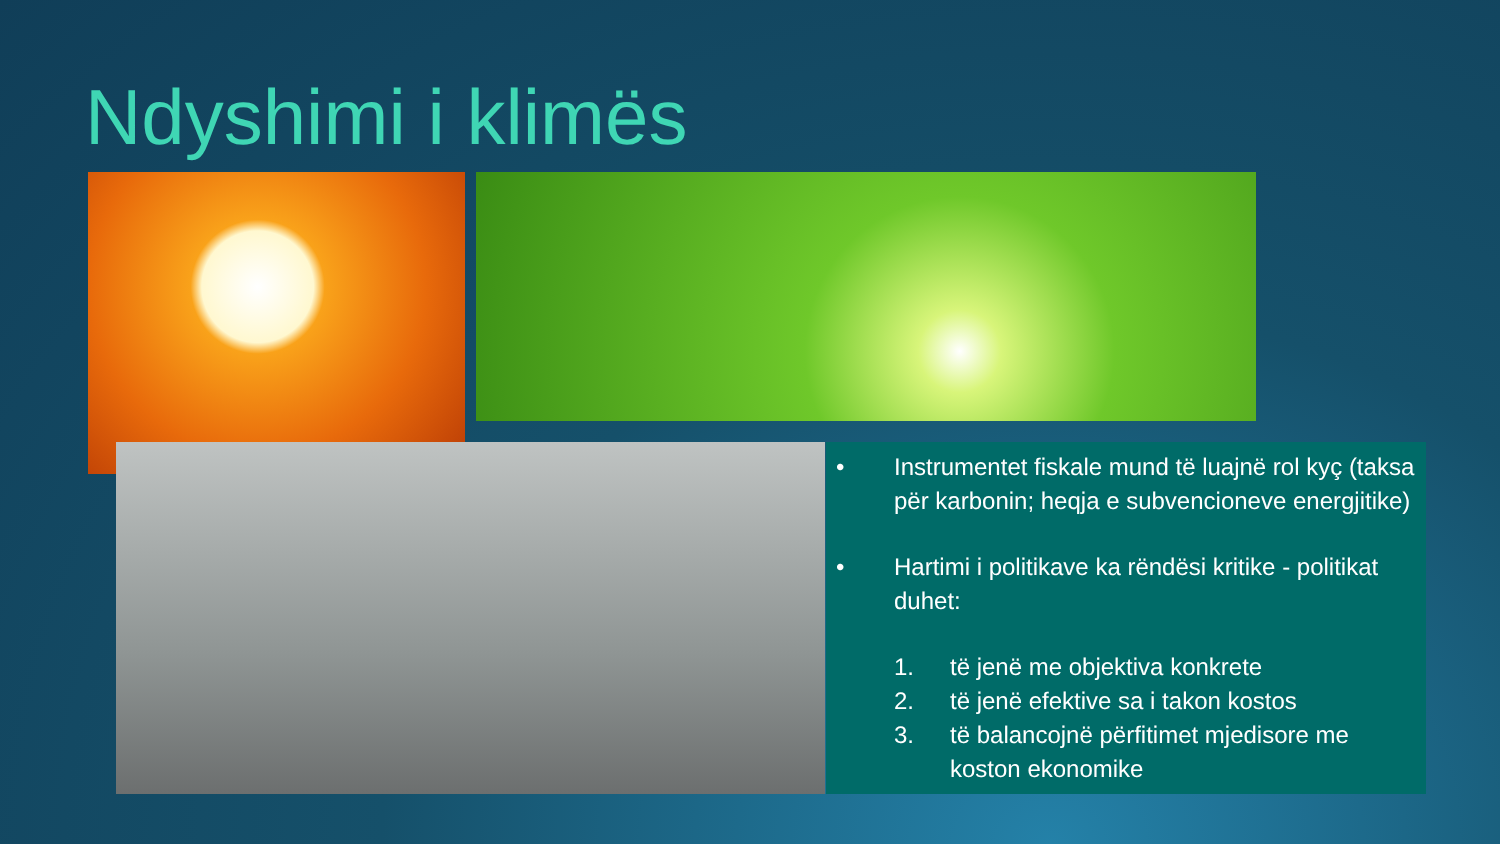Ndyshimi i klimës
• Instrumentet fiskale mund të luajnë rol kyç (taksa për karbonin; heqja e subvencioneve energjitike)
• Hartimi i politikave ka rëndësi kritike - politikat duhet:
1. të jenë me objektiva konkrete
2. të jenë efektive sa i takon kostos
3. të balancojnë përfitimet mjedisore me koston ekonomike